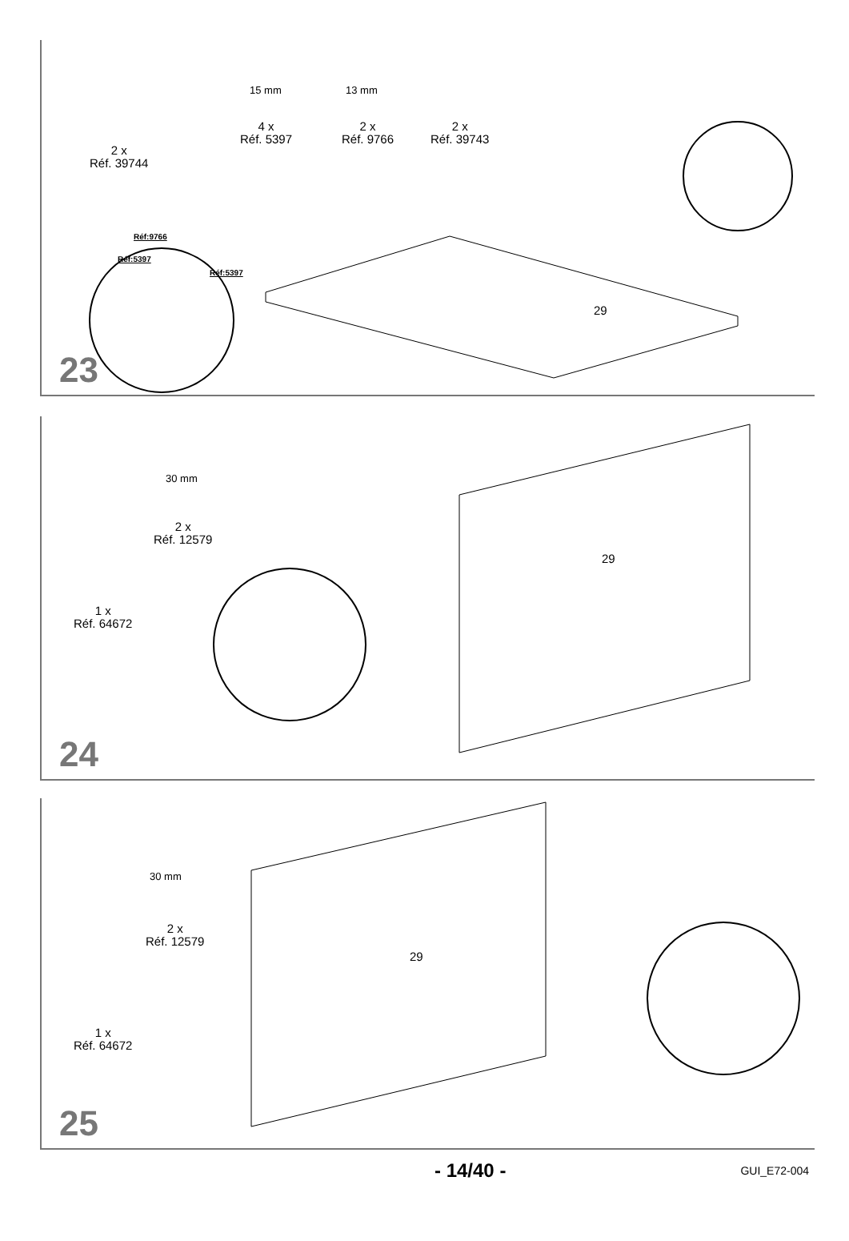2 x
Réf. 39744
4 x
Réf. 5397
2 x
Réf. 9766
2 x
Réf. 39743
15 mm 13 mm
Réf:9766
Réf:5397
Réf:5397
29
23
2 x
Réf. 12579
1 x
Réf. 64672
30 mm
29
24
2 x
Réf. 12579
1 x
Réf. 64672
30 mm
29
25
- 14/40 - GUI_E72-004